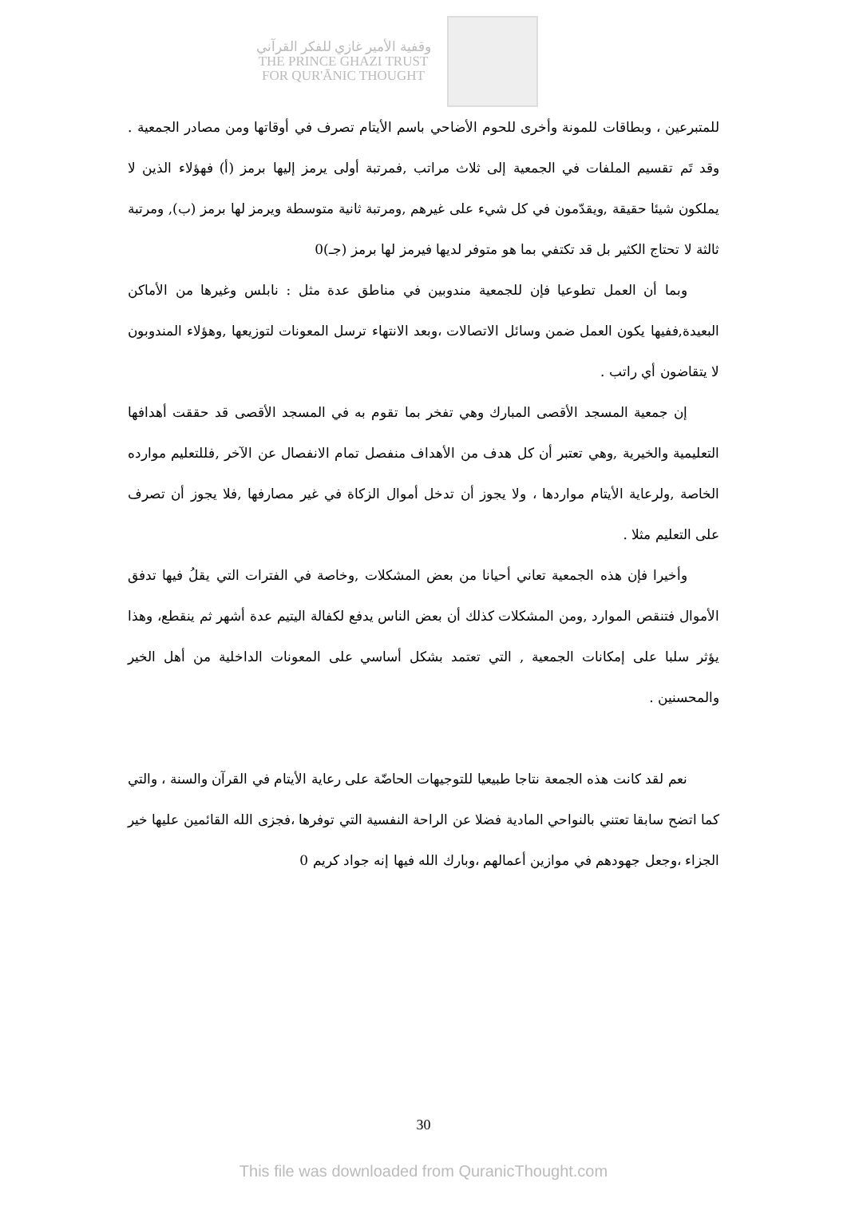وقفية الأمير غازي للفكر القرآني
THE PRINCE GHAZI TRUST
FOR QUR'ĀNIC THOUGHT
للمتبرعين ، وبطاقات للمونة وأخرى للحوم الأضاحي باسم الأيتام تصرف في أوقاتها ومن مصادر الجمعية . وقد تَم تقسيم الملفات في الجمعية إلى ثلاث مراتب ,فمرتبة أولى يرمز إليها برمز (أ) فهؤلاء الذين لا يملكون شيئا حقيقة ,ويقدّمون في كل شيء على غيرهم ,ومرتبة ثانية متوسطة ويرمز لها برمز (ب), ومرتبة ثالثة لا تحتاج الكثير بل قد تكتفي بما هو متوفر لديها فيرمز لها برمز (جـ)0
وبما أن العمل تطوعيا فإن للجمعية مندوبين في مناطق عدة مثل : نابلس وغيرها من الأماكن البعيدة,ففيها يكون العمل ضمن وسائل الاتصالات ،وبعد الانتهاء ترسل المعونات لتوزيعها ,وهؤلاء المندوبون لا يتقاضون أي راتب .
إن جمعية المسجد الأقصى المبارك وهي تفخر بما تقوم به في المسجد الأقصى قد حققت أهدافها التعليمية والخيرية ,وهي تعتبر أن كل هدف من الأهداف منفصل تمام الانفصال عن الآخر ,فللتعليم موارده الخاصة ,ولرعاية الأيتام مواردها ، ولا يجوز أن تدخل أموال الزكاة في غير مصارفها ,فلا يجوز أن تصرف على التعليم مثلا .
وأخيرا فإن هذه الجمعية تعاني أحيانا من بعض المشكلات ,وخاصة في الفترات التي يقلُ فيها تدفق الأموال فتنقص الموارد ,ومن المشكلات كذلك أن بعض الناس يدفع لكفالة اليتيم عدة أشهر ثم ينقطع، وهذا يؤثر سلبا على إمكانات الجمعية , التي تعتمد بشكل أساسي على المعونات الداخلية من أهل الخير والمحسنين .
نعم لقد كانت هذه الجمعة نتاجا طبيعيا للتوجيهات الحاضّة على رعاية الأيتام في القرآن والسنة ، والتي كما اتضح سابقا تعتني بالنواحي المادية فضلا عن الراحة النفسية التي توفرها ،فجزى الله القائمين عليها خير الجزاء ،وجعل جهودهم في موازين أعمالهم ،وبارك الله فيها إنه جواد كريم 0
30
This file was downloaded from QuranicThought.com